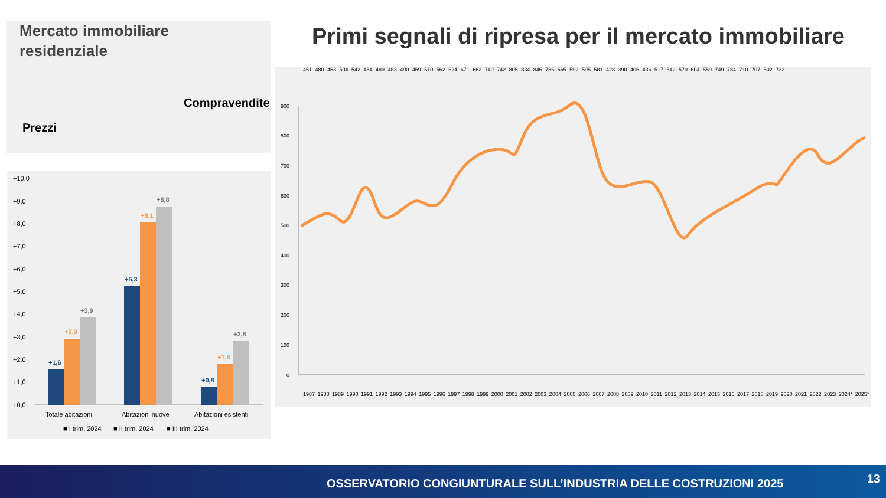Mercato immobiliare residenziale
Compravendite
Prezzi
Primi segnali di ripresa per il mercato immobiliare
+10,0
+9,0
+8,0
+7,0
+6,0
+5,0
+4,0
+3,0
+2,0
+1,0
+0,0
+1,6
+2,9
+3,9
+5,3
+8,1
+8,8
+0,8
+1,8
+2,8
Totale abitazioni
Abitazioni nuove
Abitazioni esistenti
■ I trim. 2024
■ II trim. 2024
■ III trim. 2024
900
800
700
600
500
400
300
200
100
0
451 480 463 504 542 454 489 483 490 469 510 562 624 671 662 740 742 805 834 845 786 665 592 595 581 428 390 406 436 517 542 579 604 559 749 784 710 707 502 732
1987 1988 1989 1990 1991 1992 1993 1994 1995 1996 1997 1998 1999 2000 2001 2002 2003 2004 2005 2006 2007 2008 2009 2010 2011 2012 2013 2014 2015 2016 2017 2018 2019 2020 2021 2022 2023 2024* 2025*
OSSERVATORIO CONGIUNTURALE SULL’INDUSTRIA DELLE COSTRUZIONI 2025
13